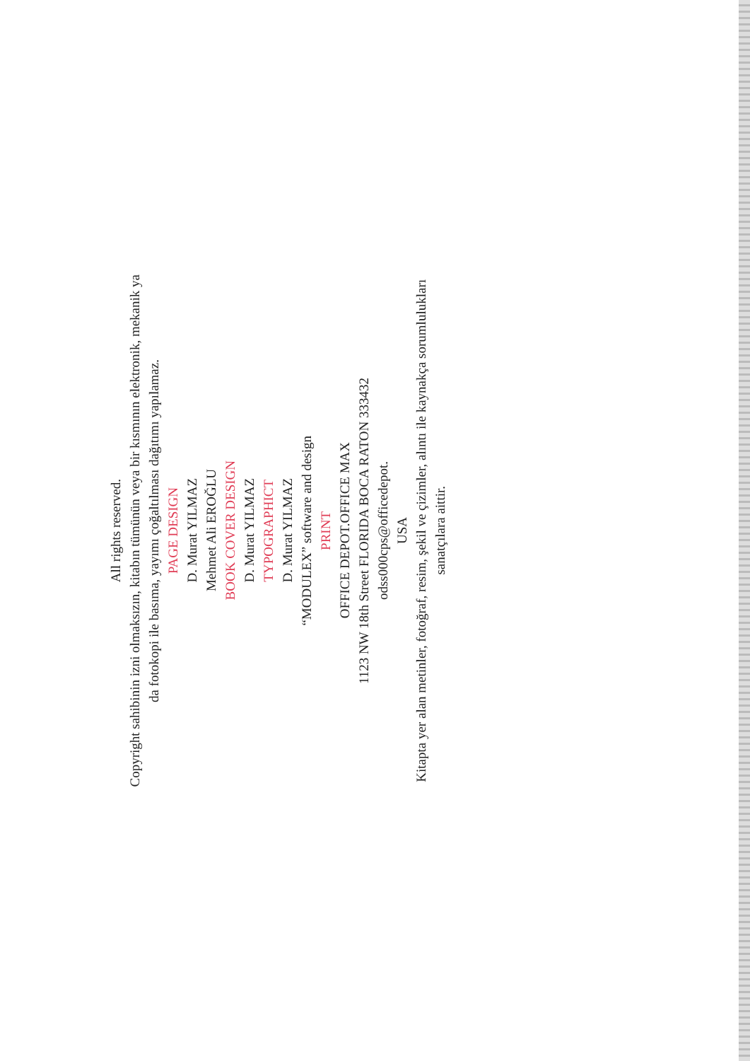All rights reserved.
Copyright sahibinin izni olmaksızın, kitabın tümünün veya bir kısmının elektronik, mekanik ya
da fotokopi ile basıma, yayımı çoğaltılması dağıtımı yapılamaz.
PAGE DESIGN
D. Murat YILMAZ
Mehmet Ali EROĞLU
BOOK COVER DESIGN
D. Murat YILMAZ
TYPOGRAPHICT
D. Murat YILMAZ
“MODULEX” software and design
PRINT
OFFICE DEPOT.OFFICE MAX
1123 NW 18th Street FLORIDA BOCA RATON 333432
odss000cps@officedepot.
USA
Kitapta yer alan metinler, fotoğraf, resim, şekil ve çizimler, alıntı ile kaynakça sorumlulukları
sanatçılara aittir.